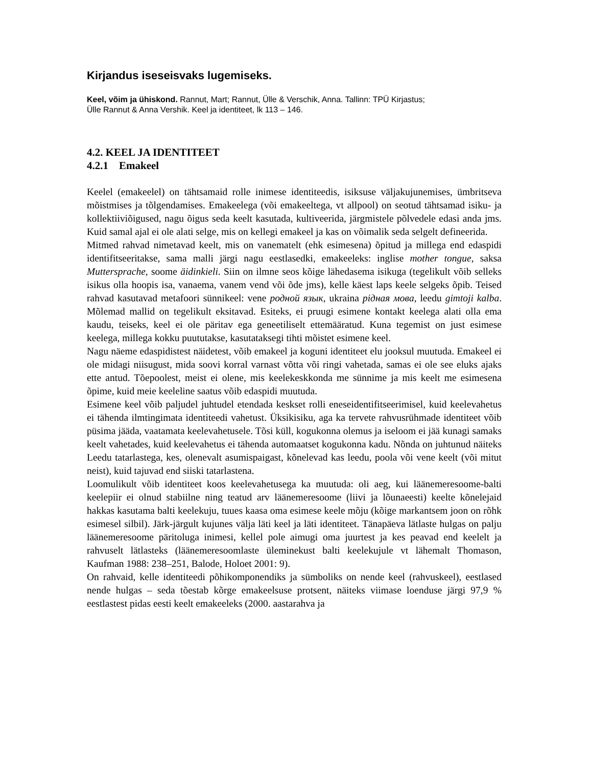Kirjandus iseseisvaks lugemiseks.
Keel, võim ja ühiskond. Rannut, Mart; Rannut, Ülle & Verschik, Anna. Tallinn: TPÜ Kirjastus;
Ülle Rannut & Anna Vershik. Keel ja identiteet, lk 113 – 146.
4.2. KEEL JA IDENTITEET
4.2.1 Emakeel
Keelel (emakeelel) on tähtsamaid rolle inimese identiteedis, isiksuse väljakujunemises, ümbritseva mõistmises ja tõlgendamises. Emakeelega (või emakeeltega, vt allpool) on seotud tähtsamad isiku- ja kollektiiviõigused, nagu õigus seda keelt kasutada, kultiveerida, järgmistele põlvedele edasi anda jms. Kuid samal ajal ei ole alati selge, mis on kellegi emakeel ja kas on võimalik seda selgelt defineerida.
Mitmed rahvad nimetavad keelt, mis on vanematelt (ehk esimesena) õpitud ja millega end edaspidi identifitseeritakse, sama malli järgi nagu eestlasedki, emakeeleks: inglise mother tongue, saksa Muttersprache, soome äidinkieli. Siin on ilmne seos kõige lähedasema isikuga (tegelikult võib selleks isikus olla hoopis isa, vanaema, vanem vend või õde jms), kelle käest laps keele selgeks õpib. Teised rahvad kasutavad metafoori sünnikeel: vene родной язык, ukraina рідная мова, leedu gimtoji kalba. Mõlemad mallid on tegelikult eksitavad. Esiteks, ei pruugi esimene kontakt keelega alati olla ema kaudu, teiseks, keel ei ole päritav ega geneetiliselt ettemääratud. Kuna tegemist on just esimese keelega, millega kokku puututakse, kasutataksegi tihti mõistet esimene keel.
Nagu näeme edaspidistest näidetest, võib emakeel ja koguni identiteet elu jooksul muutuda. Emakeel ei ole midagi niisugust, mida soovi korral varnast võtta või ringi vahetada, samas ei ole see eluks ajaks ette antud. Tõepoolest, meist ei olene, mis keelekeskkonda me sünnime ja mis keelt me esimesena õpime, kuid meie keeleline saatus võib edaspidi muutuda.
Esimene keel võib paljudel juhtudel etendada keskset rolli eneseidentifitseerimisel, kuid keelevahetus ei tähenda ilmtingimata identiteedi vahetust. Üksikisiku, aga ka tervete rahvusrühmade identiteet võib püsima jääda, vaatamata keelevahetusele. Tõsi küll, kogukonna olemus ja iseloom ei jää kunagi samaks keelt vahetades, kuid keelevahetus ei tähenda automaatset kogukonna kadu. Nõnda on juhtunud näiteks Leedu tatarlastega, kes, olenevalt asumispaigast, kõnelevad kas leedu, poola või vene keelt (või mitut neist), kuid tajuvad end siiski tatarlastena.
Loomulikult võib identiteet koos keelevahetusega ka muutuda: oli aeg, kui läänemeresoome-balti keelepiir ei olnud stabiilne ning teatud arv läänemeresoome (liivi ja lõunaeesti) keelte kõnelejaid hakkas kasutama balti keelekuju, tuues kaasa oma esimese keele mõju (kõige markantsem joon on rõhk esimesel silbil). Järk-järgult kujunes välja läti keel ja läti identiteet. Tänapäeva lätlaste hulgas on palju läänemeresoome päritoluga inimesi, kellel pole aimugi oma juurtest ja kes peavad end keelelt ja rahvuselt lätlasteks (läänemeresoomlaste üleminekust balti keelekujule vt lähemalt Thomason, Kaufman 1988: 238–251, Balode, Holoet 2001: 9).
On rahvaid, kelle identiteedi põhikomponendiks ja sümboliks on nende keel (rahvuskeel), eestlased nende hulgas – seda tõestab kõrge emakeelsuse protsent, näiteks viimase loenduse järgi 97,9 % eestlastest pidas eesti keelt emakeeleks (2000. aastarahva ja